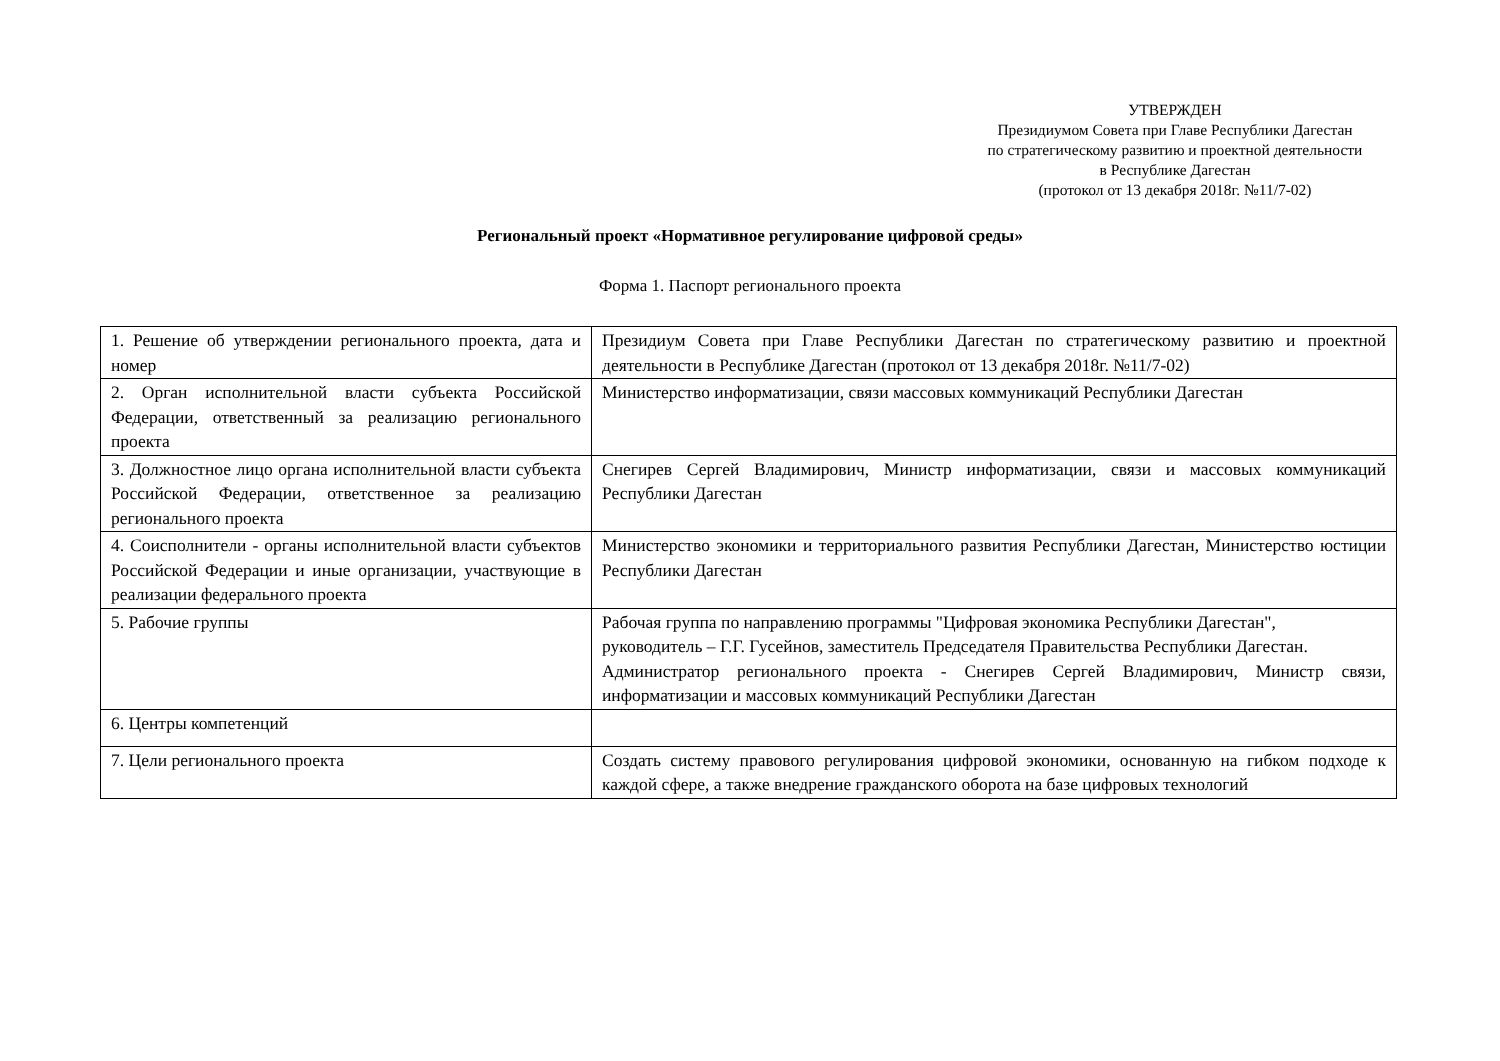УТВЕРЖДЕН
Президиумом Совета при Главе Республики Дагестан
по стратегическому развитию и проектной деятельности
в Республике Дагестан
(протокол от 13 декабря 2018г. №11/7-02)
Региональный проект «Нормативное регулирование цифровой среды»
Форма 1. Паспорт регионального проекта
| 1. Решение об утверждении регионального проекта, дата и номер | Президиум Совета при Главе Республики Дагестан по стратегическому развитию и проектной деятельности в Республике Дагестан (протокол от 13 декабря 2018г. №11/7-02) |
| 2. Орган исполнительной власти субъекта Российской Федерации, ответственный за реализацию регионального проекта | Министерство информатизации, связи массовых коммуникаций Республики Дагестан |
| 3. Должностное лицо органа исполнительной власти субъекта Российской Федерации, ответственное за реализацию регионального проекта | Снегирев Сергей Владимирович, Министр информатизации, связи и массовых коммуникаций Республики Дагестан |
| 4. Соисполнители - органы исполнительной власти субъектов Российской Федерации и иные организации, участвующие в реализации федерального проекта | Министерство экономики и территориального развития Республики Дагестан, Министерство юстиции Республики Дагестан |
| 5. Рабочие группы | Рабочая группа по направлению программы "Цифровая экономика Республики Дагестан", руководитель – Г.Г. Гусейнов, заместитель Председателя Правительства Республики Дагестан. Администратор регионального проекта - Снегирев Сергей Владимирович, Министр связи, информатизации и массовых коммуникаций Республики Дагестан |
| 6. Центры компетенций | |
| 7. Цели регионального проекта | Создать систему правового регулирования цифровой экономики, основанную на гибком подходе к каждой сфере, а также внедрение гражданского оборота на базе цифровых технологий |